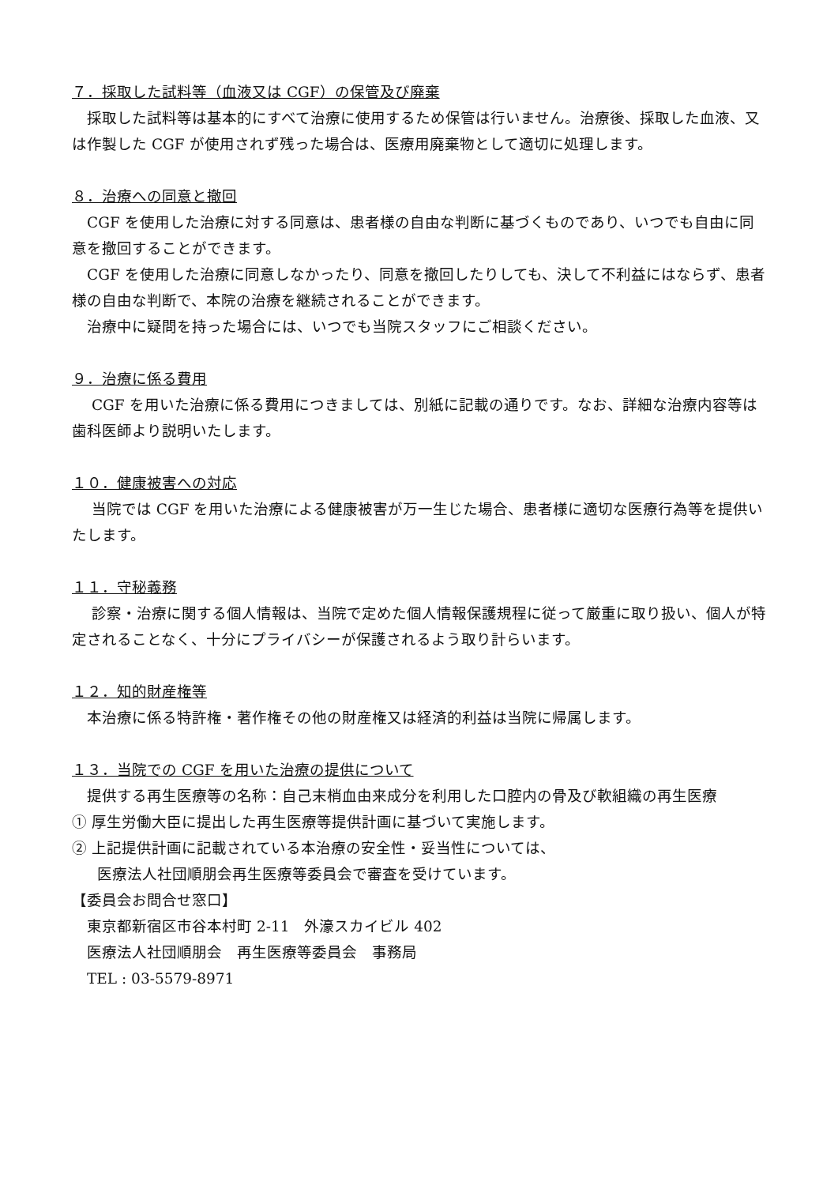７．採取した試料等（血液又は CGF）の保管及び廃棄
　採取した試料等は基本的にすべて治療に使用するため保管は行いません。治療後、採取した血液、又は作製した CGF が使用されず残った場合は、医療用廃棄物として適切に処理します。
８．治療への同意と撤回
　CGF を使用した治療に対する同意は、患者様の自由な判断に基づくものであり、いつでも自由に同意を撤回することができます。
　CGF を使用した治療に同意しなかったり、同意を撤回したりしても、決して不利益にはならず、患者様の自由な判断で、本院の治療を継続されることができます。
　治療中に疑問を持った場合には、いつでも当院スタッフにご相談ください。
９．治療に係る費用
　 CGF を用いた治療に係る費用につきましては、別紙に記載の通りです。なお、詳細な治療内容等は歯科医師より説明いたします。
１０．健康被害への対応
　 当院では CGF を用いた治療による健康被害が万一生じた場合、患者様に適切な医療行為等を提供いたします。
１１．守秘義務
　 診察・治療に関する個人情報は、当院で定めた個人情報保護規程に従って厳重に取り扱い、個人が特定されることなく、十分にプライバシーが保護されるよう取り計らいます。
１２．知的財産権等
　本治療に係る特許権・著作権その他の財産権又は経済的利益は当院に帰属します。
１３．当院での CGF を用いた治療の提供について
　提供する再生医療等の名称：自己末梢血由来成分を利用した口腔内の骨及び軟組織の再生医療
① 厚生労働大臣に提出した再生医療等提供計画に基づいて実施します。
② 上記提供計画に記載されている本治療の安全性・妥当性については、
医療法人社団順朋会再生医療等委員会で審査を受けています。
【委員会お問合せ窓口】
　東京都新宿区市谷本村町 2-11　外濠スカイビル 402
　医療法人社団順朋会　再生医療等委員会　事務局
　TEL : 03-5579-8971